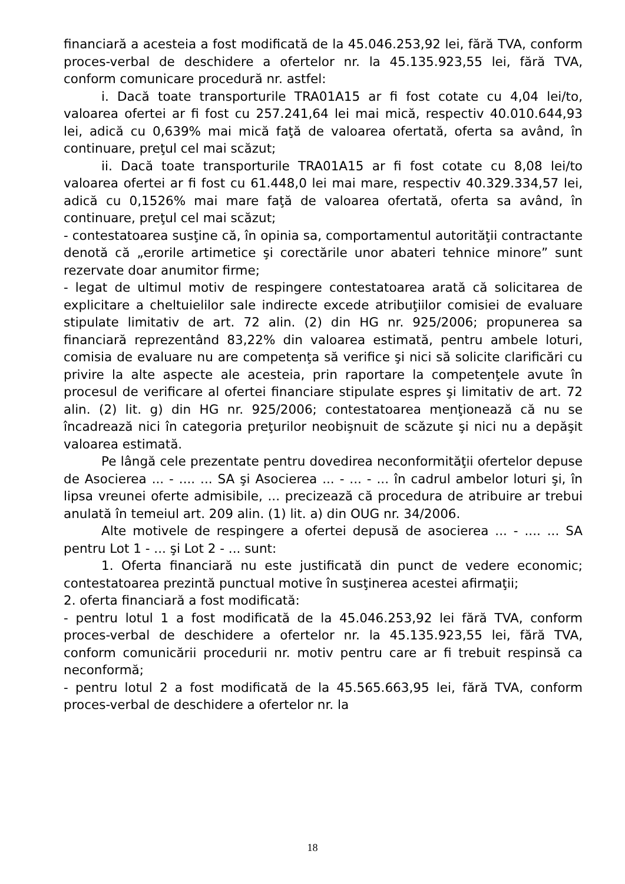financiară a acesteia a fost modificată de la 45.046.253,92 lei, fără TVA, conform proces-verbal de deschidere a ofertelor nr. la 45.135.923,55 lei, fără TVA, conform comunicare procedură nr. astfel:
i. Dacă toate transporturile TRA01A15 ar fi fost cotate cu 4,04 lei/to, valoarea ofertei ar fi fost cu 257.241,64 lei mai mică, respectiv 40.010.644,93 lei, adică cu 0,639% mai mică faţă de valoarea ofertată, oferta sa având, în continuare, preţul cel mai scăzut;
ii. Dacă toate transporturile TRA01A15 ar fi fost cotate cu 8,08 lei/to valoarea ofertei ar fi fost cu 61.448,0 lei mai mare, respectiv 40.329.334,57 lei, adică cu 0,1526% mai mare faţă de valoarea ofertată, oferta sa având, în continuare, preţul cel mai scăzut;
- contestatoarea susţine că, în opinia sa, comportamentul autorităţii contractante denotă că „erorile artimetice şi corectările unor abateri tehnice minore” sunt rezervate doar anumitor firme;
- legat de ultimul motiv de respingere contestatoarea arată că solicitarea de explicitare a cheltuielilor sale indirecte excede atribuţiilor comisiei de evaluare stipulate limitativ de art. 72 alin. (2) din HG nr. 925/2006; propunerea sa financiară reprezentând 83,22% din valoarea estimată, pentru ambele loturi, comisia de evaluare nu are competenţa să verifice şi nici să solicite clarificări cu privire la alte aspecte ale acesteia, prin raportare la competenţele avute în procesul de verificare al ofertei financiare stipulate espres şi limitativ de art. 72 alin. (2) lit. g) din HG nr. 925/2006; contestatoarea menţionează că nu se încadrează nici în categoria preţurilor neobişnuit de scăzute şi nici nu a depăşit valoarea estimată.
Pe lângă cele prezentate pentru dovedirea neconformităţii ofertelor depuse de Asocierea ... - .... ... SA şi Asocierea ... - ... - ... în cadrul ambelor loturi şi, în lipsa vreunei oferte admisibile, ... precizează că procedura de atribuire ar trebui anulată în temeiul art. 209 alin. (1) lit. a) din OUG nr. 34/2006.
Alte motivele de respingere a ofertei depusă de asocierea ... - .... ... SA pentru Lot 1 - ... şi Lot 2 - ... sunt:
1. Oferta financiară nu este justificată din punct de vedere economic; contestatoarea prezintă punctual motive în susţinerea acestei afirmaţii;
2. oferta financiară a fost modificată:
- pentru lotul 1 a fost modificată de la 45.046.253,92 lei fără TVA, conform proces-verbal de deschidere a ofertelor nr. la 45.135.923,55 lei, fără TVA, conform comunicării procedurii nr. motiv pentru care ar fi trebuit respinsă ca neconformă;
- pentru lotul 2 a fost modificată de la 45.565.663,95 lei, fără TVA, conform proces-verbal de deschidere a ofertelor nr. la
18